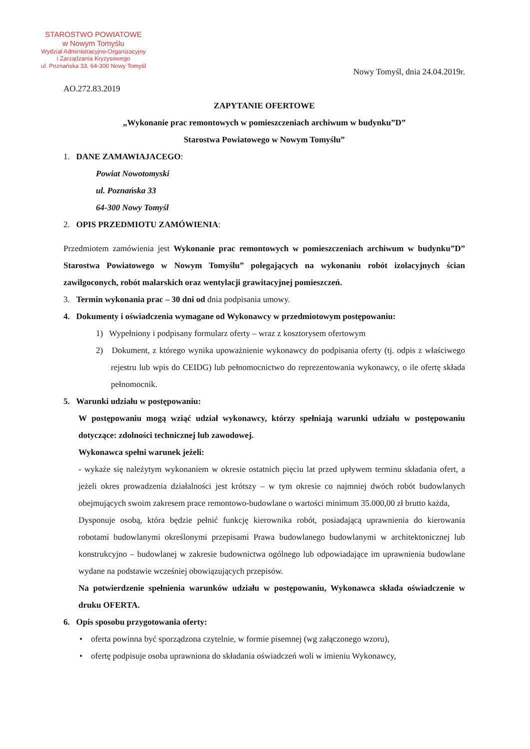STAROSTWO POWIATOWE
w Nowym Tomyślu
Wydział Administracyjno-Organizacyjny
i Zarządzania Kryzysowego
ul. Poznańska 33, 64-300 Nowy Tomyśl
Nowy Tomyśl, dnia 24.04.2019r.
AO.272.83.2019
ZAPYTANIE OFERTOWE
„Wykonanie prac remontowych w pomieszczeniach archiwum w budynku”D”
Starostwa Powiatowego w Nowym Tomyślu”
1. DANE ZAMAWIAJACEGO:
Powiat Nowotomyski
ul. Poznańska 33
64-300 Nowy Tomyśl
2. OPIS PRZEDMIOTU ZAMÓWIENIA:
Przedmiotem zamówienia jest Wykonanie prac remontowych w pomieszczeniach archiwum w budynku”D” Starostwa Powiatowego w Nowym Tomyślu” polegających na wykonaniu robót izolacyjnych ścian zawilgoconych, robót malarskich oraz wentylacji grawitacyjnej pomieszczeń.
3. Termin wykonania prac – 30 dni od dnia podpisania umowy.
4. Dokumenty i oświadczenia wymagane od Wykonawcy w przedmiotowym postępowaniu:
1) Wypełniony i podpisany formularz oferty – wraz z kosztorysem ofertowym
2) Dokument, z którego wynika upoważnienie wykonawcy do podpisania oferty (tj. odpis z właściwego rejestru lub wpis do CEIDG) lub pełnomocnictwo do reprezentowania wykonawcy, o ile ofertę składa pełnomocnik.
5. Warunki udziału w postępowaniu:
W postępowaniu mogą wziąć udział wykonawcy, którzy spełniają warunki udziału w postępowaniu dotyczące: zdolności technicznej lub zawodowej.
Wykonawca spełni warunek jeżeli:
- wykaże się należytym wykonaniem w okresie ostatnich pięciu lat przed upływem terminu składania ofert, a jeżeli okres prowadzenia działalności jest krótszy – w tym okresie co najmniej dwóch robót budowlanych obejmujących swoim zakresem prace remontowo-budowlane o wartości minimum 35.000,00 zł brutto każda,
Dysponuje osobą, która będzie pełnić funkcję kierownika robót, posiadającą uprawnienia do kierowania robotami budowlanymi określonymi przepisami Prawa budowlanego budowlanymi w architektonicznej lub konstrukcyjno – budowlanej w zakresie budownictwa ogólnego lub odpowiadające im uprawnienia budowlane wydane na podstawie wcześniej obowiązujących przepisów.
Na potwierdzenie spełnienia warunków udziału w postępowaniu, Wykonawca składa oświadczenie w druku OFERTA.
6. Opis sposobu przygotowania oferty:
• oferta powinna być sporządzona czytelnie, w formie pisemnej (wg załączonego wzoru),
• ofertę podpisuje osoba uprawniona do składania oświadczeń woli w imieniu Wykonawcy,